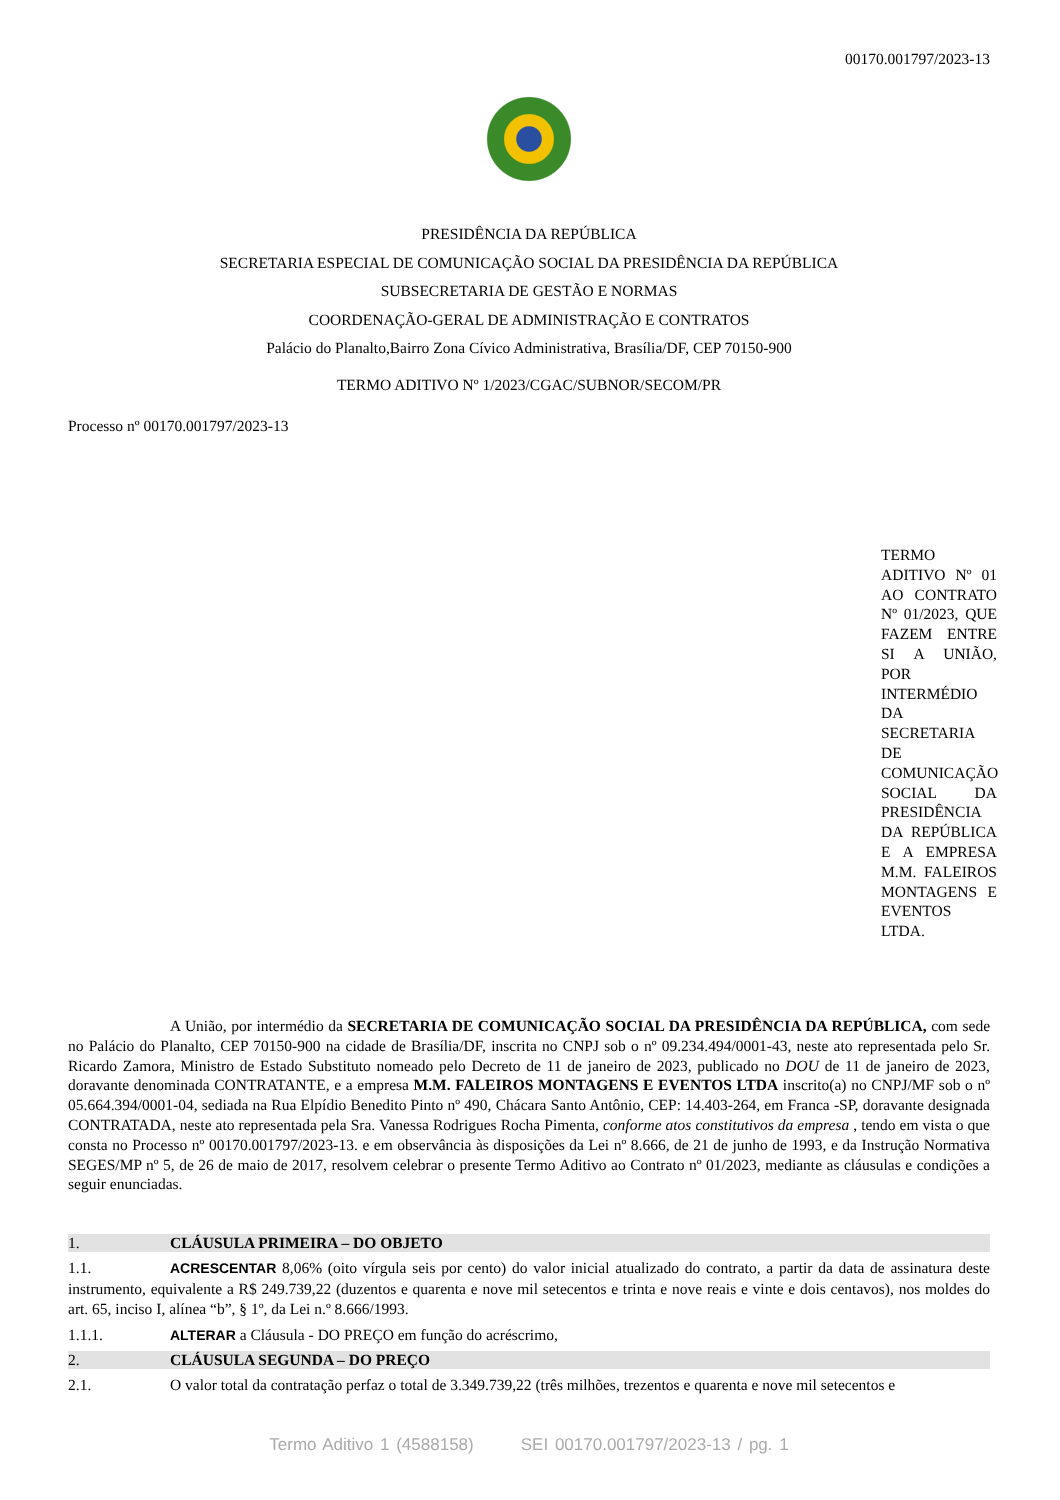00170.001797/2023-13
PRESIDÊNCIA DA REPÚBLICA
SECRETARIA ESPECIAL DE COMUNICAÇÃO SOCIAL DA PRESIDÊNCIA DA REPÚBLICA
SUBSECRETARIA DE GESTÃO E NORMAS
COORDENAÇÃO-GERAL DE ADMINISTRAÇÃO E CONTRATOS
Palácio do Planalto,Bairro Zona Cívico Administrativa, Brasília/DF, CEP 70150-900
TERMO ADITIVO Nº 1/2023/CGAC/SUBNOR/SECOM/PR
Processo nº 00170.001797/2023-13
TERMO ADITIVO Nº 01 AO CONTRATO Nº 01/2023, QUE FAZEM ENTRE SI A UNIÃO, POR INTERMÉDIO DA SECRETARIA DE COMUNICAÇÃO SOCIAL DA PRESIDÊNCIA DA REPÚBLICA E A EMPRESA M.M. FALEIROS MONTAGENS E EVENTOS LTDA.
A União, por intermédio da SECRETARIA DE COMUNICAÇÃO SOCIAL DA PRESIDÊNCIA DA REPÚBLICA, com sede no Palácio do Planalto, CEP 70150-900 na cidade de Brasília/DF, inscrita no CNPJ sob o nº 09.234.494/0001-43, neste ato representada pelo Sr. Ricardo Zamora, Ministro de Estado Substituto nomeado pelo Decreto de 11 de janeiro de 2023, publicado no DOU de 11 de janeiro de 2023, doravante denominada CONTRATANTE, e a empresa M.M. FALEIROS MONTAGENS E EVENTOS LTDA inscrito(a) no CNPJ/MF sob o nº 05.664.394/0001-04, sediada na Rua Elpídio Benedito Pinto nº 490, Chácara Santo Antônio, CEP: 14.403-264, em Franca -SP, doravante designada CONTRATADA, neste ato representada pela Sra. Vanessa Rodrigues Rocha Pimenta, conforme atos constitutivos da empresa , tendo em vista o que consta no Processo nº 00170.001797/2023-13. e em observância às disposições da Lei nº 8.666, de 21 de junho de 1993, e da Instrução Normativa SEGES/MP nº 5, de 26 de maio de 2017, resolvem celebrar o presente Termo Aditivo ao Contrato nº 01/2023, mediante as cláusulas e condições a seguir enunciadas.
1. CLÁUSULA PRIMEIRA – DO OBJETO
1.1. ACRESCENTAR 8,06% (oito vírgula seis por cento) do valor inicial atualizado do contrato, a partir da data de assinatura deste instrumento, equivalente a R$ 249.739,22 (duzentos e quarenta e nove mil setecentos e trinta e nove reais e vinte e dois centavos), nos moldes do art. 65, inciso I, alínea “b”, § 1º, da Lei n.º 8.666/1993.
1.1.1. ALTERAR a Cláusula - DO PREÇO em função do acréscrimo,
2. CLÁUSULA SEGUNDA – DO PREÇO
2.1. O valor total da contratação perfaz o total de 3.349.739,22 (três milhões, trezentos e quarenta e nove mil setecentos e
Termo Aditivo 1 (4588158) SEI 00170.001797/2023-13 / pg. 1